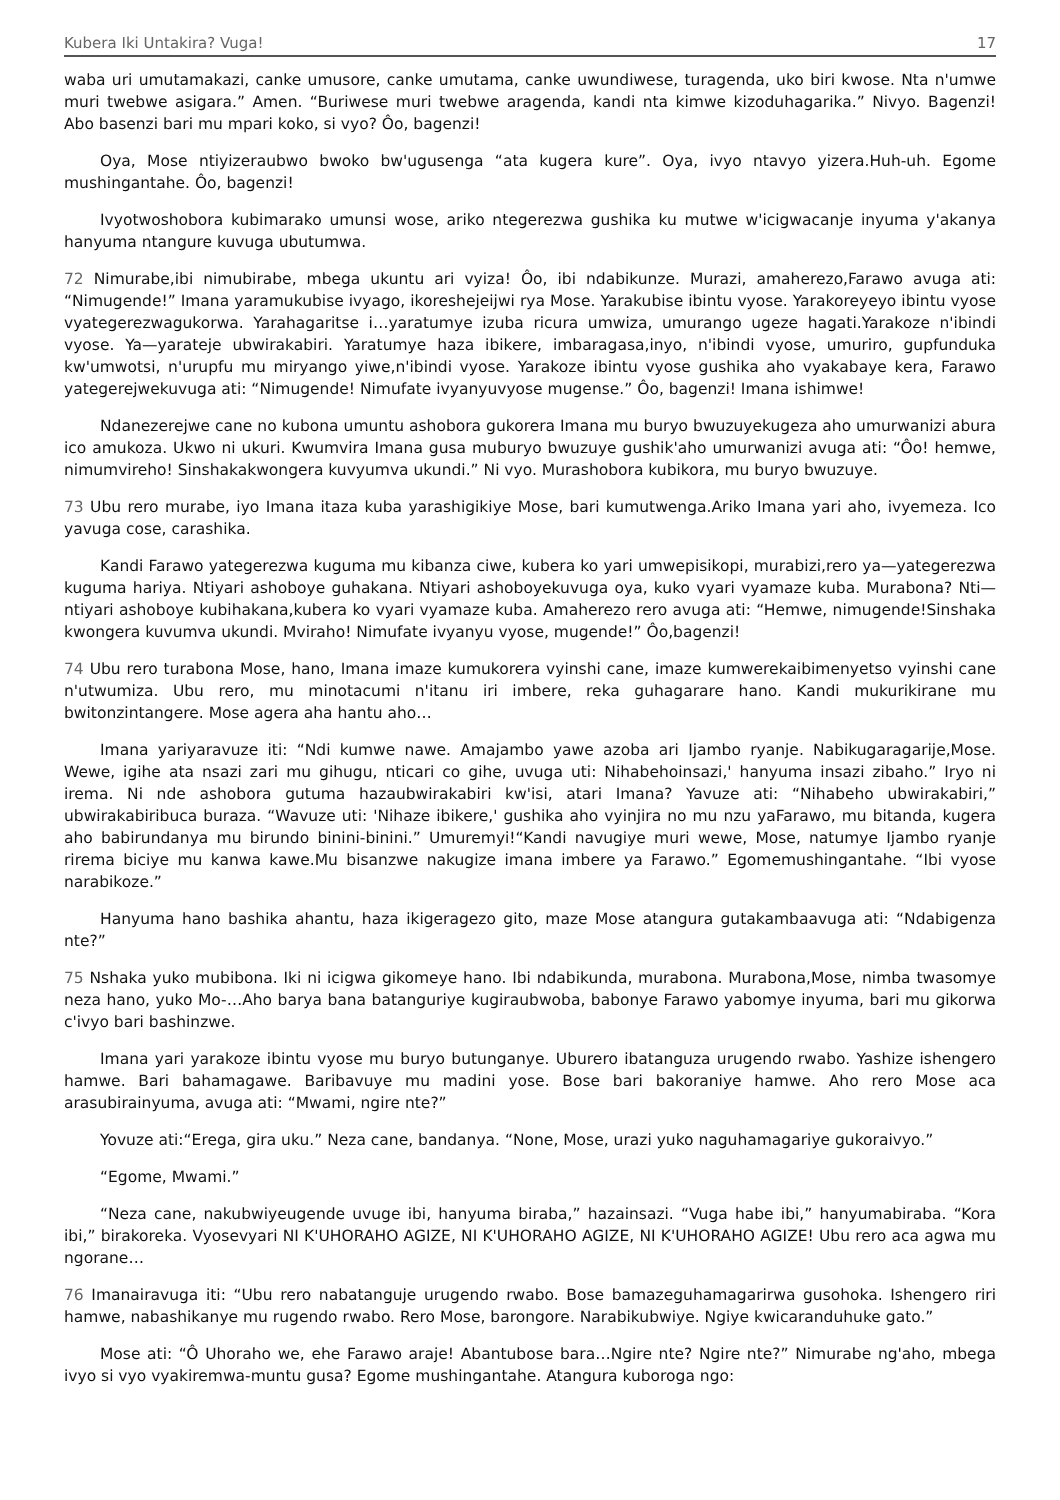Kubera Iki Untakira? Vuga! 17
waba uri umutamakazi, canke umusore, canke umutama, canke uwundiwese, turagenda, uko biri kwose. Nta n'umwe muri twebwe asigara.” Amen. “Buriwese muri twebwe aragenda, kandi nta kimwe kizoduhagarika.” Nivyo. Bagenzi! Abo basenzi bari mu mpari koko, si vyo? Ôo, bagenzi!
Oya, Mose ntiyizeraubwo bwoko bw'ugusenga “ata kugera kure”. Oya, ivyo ntavyo yizera.Huh-uh. Egome mushingantahe. Ôo, bagenzi!
Ivyotwoshobora kubimarako umunsi wose, ariko ntegerezwa gushika ku mutwe w'icigwacanje inyuma y'akanya hanyuma ntangure kuvuga ubutumwa.
72 Nimurabe,ibi nimubirabe, mbega ukuntu ari vyiza! Ôo, ibi ndabikunze. Murazi, amaherezo,Farawo avuga ati: “Nimugende!” Imana yaramukubise ivyago, ikoreshejeijwi rya Mose. Yarakubise ibintu vyose. Yarakoreyeyo ibintu vyose vyategerezwagukorwa. Yarahagaritse i…yaratumye izuba ricura umwiza, umurango ugeze hagati.Yarakoze n'ibindi vyose. Ya—yarateje ubwirakabiri. Yaratumye haza ibikere, imbaragasa,inyo, n'ibindi vyose, umuriro, gupfunduka kw'umwotsi, n'urupfu mu miryango yiwe,n'ibindi vyose. Yarakoze ibintu vyose gushika aho vyakabaye kera, Farawo yategerejwekuvuga ati: “Nimugende! Nimufate ivyanyuvyose mugense.” Ôo, bagenzi! Imana ishimwe!
Ndanezerejwe cane no kubona umuntu ashobora gukorera Imana mu buryo bwuzuyekugeza aho umurwanizi abura ico amukoza. Ukwo ni ukuri. Kwumvira Imana gusa muburyo bwuzuye gushik'aho umurwanizi avuga ati: “Ôo! hemwe, nimumvireho! Sinshakakwongera kuvyumva ukundi.” Ni vyo. Murashobora kubikora, mu buryo bwuzuye.
73 Ubu rero murabe, iyo Imana itaza kuba yarashigikiye Mose, bari kumutwenga.Ariko Imana yari aho, ivyemeza. Ico yavuga cose, carashika.
Kandi Farawo yategerezwa kuguma mu kibanza ciwe, kubera ko yari umwepisikopi, murabizi,rero ya—yategerezwa kuguma hariya. Ntiyari ashoboye guhakana. Ntiyari ashoboyekuvuga oya, kuko vyari vyamaze kuba. Murabona? Nti—ntiyari ashoboye kubihakana,kubera ko vyari vyamaze kuba. Amaherezo rero avuga ati: “Hemwe, nimugende!Sinshaka kwongera kuvumva ukundi. Mviraho! Nimufate ivyanyu vyose, mugende!” Ôo,bagenzi!
74 Ubu rero turabona Mose, hano, Imana imaze kumukorera vyinshi cane, imaze kumwerekaibimenyetso vyinshi cane n'utwumiza. Ubu rero, mu minotacumi n'itanu iri imbere, reka guhagarare hano. Kandi mukurikirane mu bwitonzintangere. Mose agera aha hantu aho…
Imana yariyaravuze iti: “Ndi kumwe nawe. Amajambo yawe azoba ari Ijambo ryanje. Nabikugaragarije,Mose. Wewe, igihe ata nsazi zari mu gihugu, nticari co gihe, uvuga uti: Nihabehoinsazi,' hanyuma insazi zibaho.” Iryo ni irema. Ni nde ashobora gutuma hazaubwirakabiri kw'isi, atari Imana? Yavuze ati: “Nihabeho ubwirakabiri,” ubwirakabiribuca buraza. “Wavuze uti: 'Nihaze ibikere,' gushika aho vyinjira no mu nzu yaFarawo, mu bitanda, kugera aho babirundanya mu birundo binini-binini.” Umuremyi!“Kandi navugiye muri wewe, Mose, natumye Ijambo ryanje rirema biciye mu kanwa kawe.Mu bisanzwe nakugize imana imbere ya Farawo.” Egomemushingantahe. “Ibi vyose narabikoze.”
Hanyuma hano bashika ahantu, haza ikigeragezo gito, maze Mose atangura gutakambaavuga ati: “Ndabigenza nte?”
75 Nshaka yuko mubibona. Iki ni icigwa gikomeye hano. Ibi ndabikunda, murabona. Murabona,Mose, nimba twasomye neza hano, yuko Mo-…Aho barya bana batanguriye kugiraubwoba, babonye Farawo yabomye inyuma, bari mu gikorwa c'ivyo bari bashinzwe.
Imana yari yarakoze ibintu vyose mu buryo butunganye. Uburero ibatanguza urugendo rwabo. Yashize ishengero hamwe. Bari bahamagawe. Baribavuye mu madini yose. Bose bari bakoraniye hamwe. Aho rero Mose aca arasubirainyuma, avuga ati: “Mwami, ngire nte?”
Yovuze ati:“Erega, gira uku.” Neza cane, bandanya. “None, Mose, urazi yuko naguhamagariye gukoraivyo.”
“Egome, Mwami.”
“Neza cane, nakubwiyeugende uvuge ibi, hanyuma biraba,” hazainsazi. “Vuga habe ibi,” hanyumabiraba. “Kora ibi,” birakoreka. Vyosevyari NI K'UHORAHO AGIZE, NI K'UHORAHO AGIZE, NI K'UHORAHO AGIZE! Ubu rero aca agwa mu ngorane…
76 Imanairavuga iti: “Ubu rero nabatanguje urugendo rwabo. Bose bamazeguhamagarirwa gusohoka. Ishengero riri hamwe, nabashikanye mu rugendo rwabo. Rero Mose, barongore. Narabikubwiye. Ngiye kwicaranduhuke gato.”
Mose ati: “Ô Uhoraho we, ehe Farawo araje! Abantubose bara…Ngire nte? Ngire nte?” Nimurabe ng'aho, mbega ivyo si vyo vyakiremwa-muntu gusa? Egome mushingantahe. Atangura kuboroga ngo: